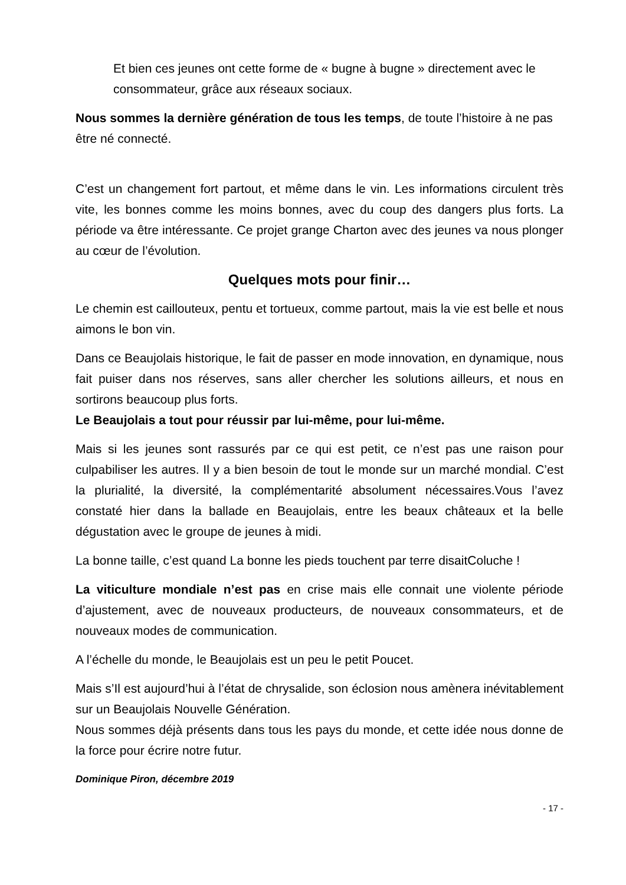Et bien ces jeunes ont cette forme de « bugne à bugne » directement avec le consommateur, grâce aux réseaux sociaux.
Nous sommes la dernière génération de tous les temps, de toute l’histoire à ne pas être né connecté.
C’est un changement fort partout, et même dans le vin. Les informations circulent très vite, les bonnes comme les moins bonnes, avec du coup des dangers plus forts. La période va être intéressante. Ce projet grange Charton avec des jeunes va nous plonger au cœur de l’évolution.
Quelques mots pour finir…
Le chemin est caillouteux, pentu et tortueux, comme partout, mais la vie est belle et nous aimons le bon vin.
Dans ce Beaujolais historique, le fait de passer en mode innovation, en dynamique, nous fait puiser dans nos réserves, sans aller chercher les solutions ailleurs, et nous en sortirons beaucoup plus forts.
Le Beaujolais a tout pour réussir par lui-même, pour lui-même.
Mais si les jeunes sont rassurés par ce qui est petit, ce n’est pas une raison pour culpabiliser les autres. Il y a bien besoin de tout le monde sur un marché mondial. C’est la plurialité, la diversité, la complémentarité absolument nécessaires.Vous l’avez constaté hier dans la ballade en Beaujolais, entre les beaux châteaux et la belle dégustation avec le groupe de jeunes à midi.
La bonne taille, c’est quand La bonne les pieds touchent par terre disaitColuche !
La viticulture mondiale n’est pas en crise mais elle connait une violente période d’ajustement, avec de nouveaux producteurs, de nouveaux consommateurs, et de nouveaux modes de communication.
A l’échelle du monde, le Beaujolais est un peu le petit Poucet.
Mais s’Il est aujourd’hui à l’état de chrysalide, son éclosion nous amènera inévitablement sur un Beaujolais Nouvelle Génération.
Nous sommes déjà présents dans tous les pays du monde, et cette idée nous donne de la force pour écrire notre futur.
Dominique Piron, décembre 2019
- 17 -